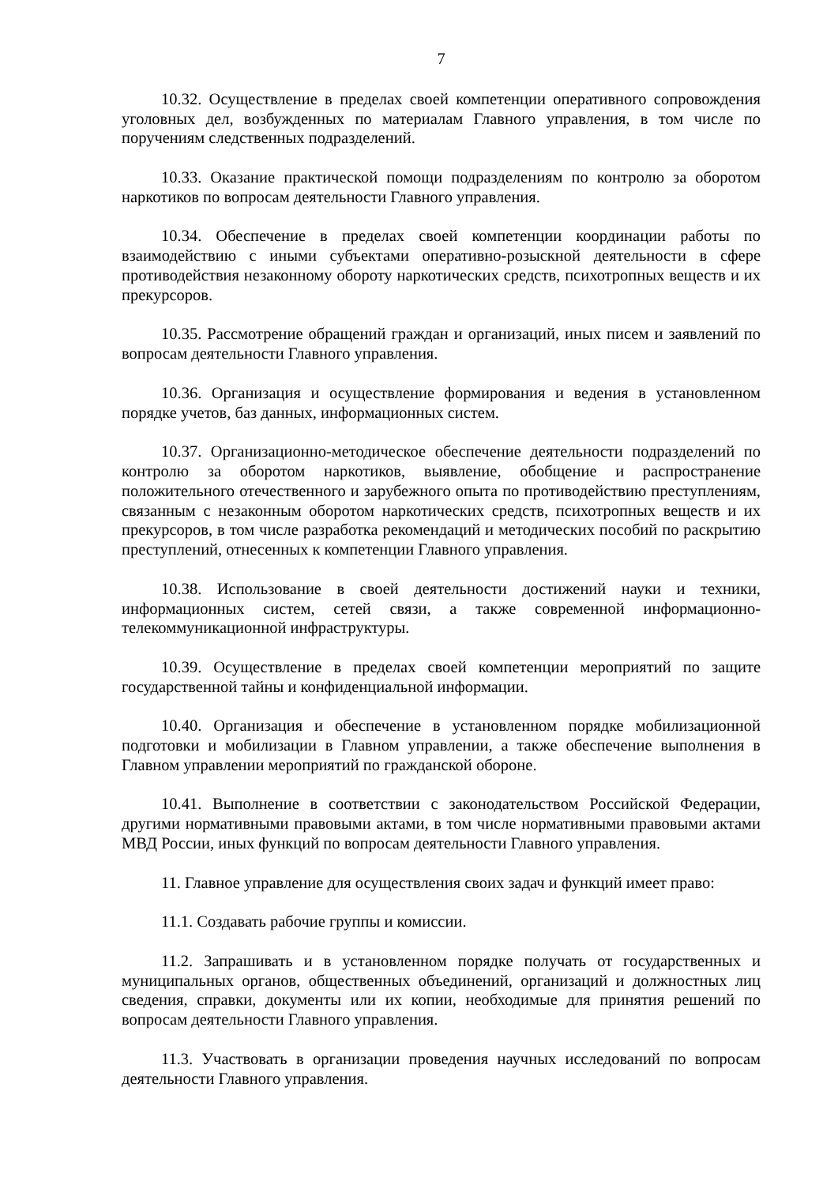7
10.32. Осуществление в пределах своей компетенции оперативного сопровождения уголовных дел, возбужденных по материалам Главного управления, в том числе по поручениям следственных подразделений.
10.33. Оказание практической помощи подразделениям по контролю за оборотом наркотиков по вопросам деятельности Главного управления.
10.34. Обеспечение в пределах своей компетенции координации работы по взаимодействию с иными субъектами оперативно-розыскной деятельности в сфере противодействия незаконному обороту наркотических средств, психотропных веществ и их прекурсоров.
10.35. Рассмотрение обращений граждан и организаций, иных писем и заявлений по вопросам деятельности Главного управления.
10.36. Организация и осуществление формирования и ведения в установленном порядке учетов, баз данных, информационных систем.
10.37. Организационно-методическое обеспечение деятельности подразделений по контролю за оборотом наркотиков, выявление, обобщение и распространение положительного отечественного и зарубежного опыта по противодействию преступлениям, связанным с незаконным оборотом наркотических средств, психотропных веществ и их прекурсоров, в том числе разработка рекомендаций и методических пособий по раскрытию преступлений, отнесенных к компетенции Главного управления.
10.38. Использование в своей деятельности достижений науки и техники, информационных систем, сетей связи, а также современной информационно-телекоммуникационной инфраструктуры.
10.39. Осуществление в пределах своей компетенции мероприятий по защите государственной тайны и конфиденциальной информации.
10.40. Организация и обеспечение в установленном порядке мобилизационной подготовки и мобилизации в Главном управлении, а также обеспечение выполнения в Главном управлении мероприятий по гражданской обороне.
10.41. Выполнение в соответствии с законодательством Российской Федерации, другими нормативными правовыми актами, в том числе нормативными правовыми актами МВД России, иных функций по вопросам деятельности Главного управления.
11. Главное управление для осуществления своих задач и функций имеет право:
11.1. Создавать рабочие группы и комиссии.
11.2. Запрашивать и в установленном порядке получать от государственных и муниципальных органов, общественных объединений, организаций и должностных лиц сведения, справки, документы или их копии, необходимые для принятия решений по вопросам деятельности Главного управления.
11.3. Участвовать в организации проведения научных исследований по вопросам деятельности Главного управления.